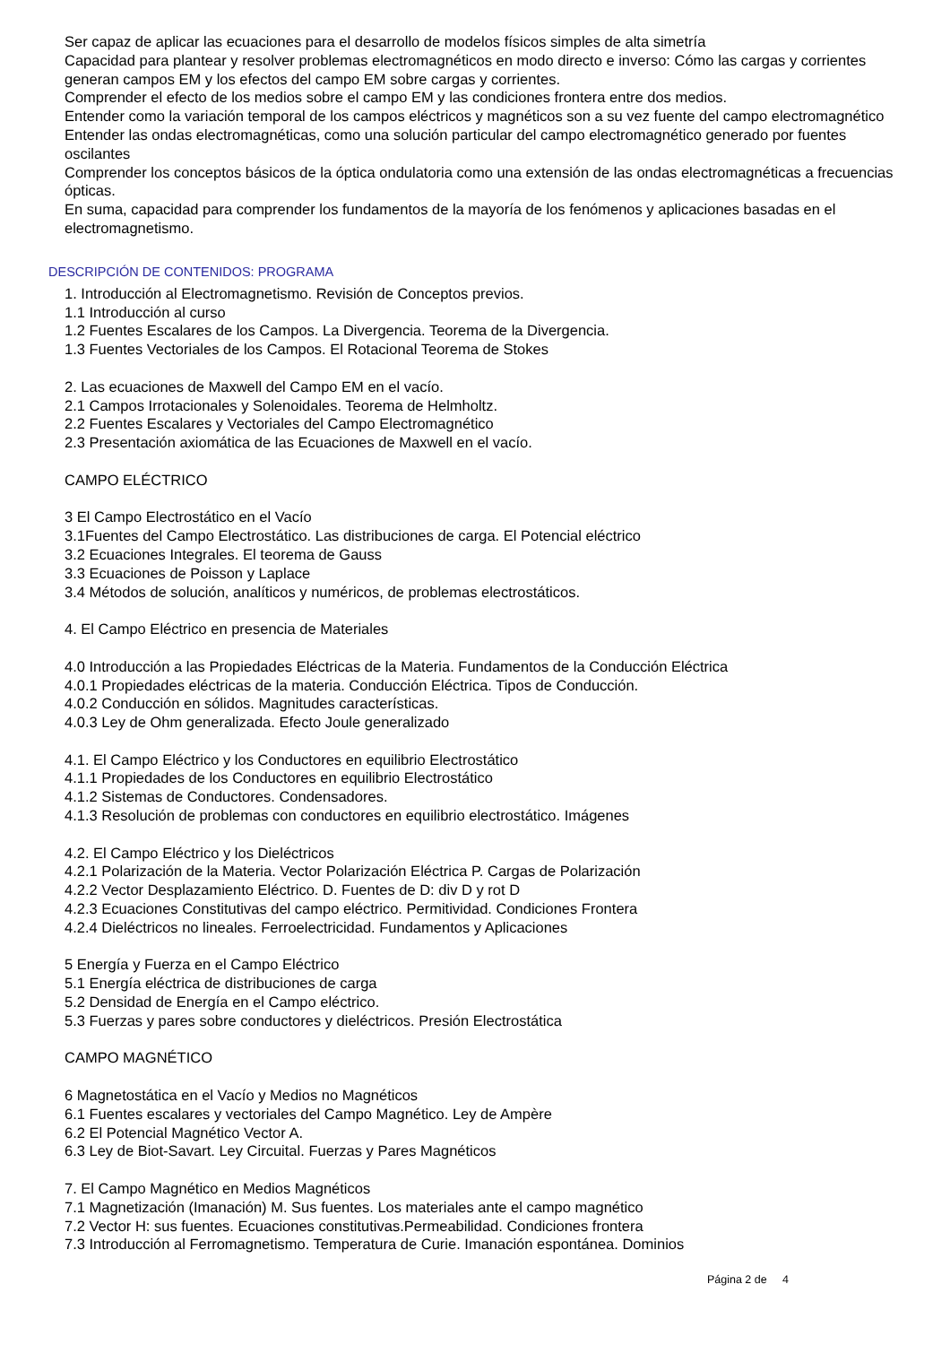Ser capaz de aplicar las ecuaciones para el desarrollo de modelos físicos simples de alta simetría
Capacidad para plantear y resolver problemas electromagnéticos en modo directo e inverso: Cómo las cargas y corrientes generan campos EM y los efectos del campo EM sobre cargas y corrientes.
Comprender el efecto de los medios sobre el campo EM y las condiciones frontera entre dos medios.
Entender como la variación temporal de los campos eléctricos y magnéticos son a su vez fuente del campo electromagnético
Entender las ondas electromagnéticas, como una solución particular del campo electromagnético generado por fuentes oscilantes
Comprender los conceptos básicos de la óptica ondulatoria como una extensión de las ondas electromagnéticas a frecuencias ópticas.
En suma, capacidad para comprender los fundamentos de la mayoría de los fenómenos y aplicaciones basadas en el electromagnetismo.
DESCRIPCIÓN DE CONTENIDOS: PROGRAMA
1. Introducción al Electromagnetismo. Revisión de Conceptos previos.
1.1 Introducción al curso
1.2 Fuentes Escalares de los Campos. La Divergencia. Teorema de la Divergencia.
1.3 Fuentes Vectoriales de los Campos. El Rotacional Teorema de Stokes
2. Las ecuaciones de Maxwell del Campo EM en el vacío.
2.1 Campos Irrotacionales y Solenoidales. Teorema de Helmholtz.
2.2 Fuentes Escalares y Vectoriales del Campo Electromagnético
2.3 Presentación axiomática de las Ecuaciones de Maxwell en el vacío.
CAMPO ELÉCTRICO
3 El Campo Electrostático en el Vacío
3.1Fuentes del Campo Electrostático. Las distribuciones de carga. El Potencial eléctrico
3.2 Ecuaciones Integrales. El teorema de Gauss
3.3 Ecuaciones de Poisson y Laplace
3.4 Métodos de solución, analíticos y numéricos, de problemas electrostáticos.
4. El Campo Eléctrico en presencia de Materiales
4.0 Introducción a las Propiedades Eléctricas de la Materia. Fundamentos de la Conducción Eléctrica
4.0.1 Propiedades eléctricas de la materia. Conducción Eléctrica. Tipos de Conducción.
4.0.2 Conducción en sólidos. Magnitudes características.
4.0.3 Ley de Ohm generalizada. Efecto Joule generalizado
4.1. El Campo Eléctrico y los Conductores en equilibrio Electrostático
4.1.1 Propiedades de los Conductores en equilibrio Electrostático
4.1.2 Sistemas de Conductores. Condensadores.
4.1.3 Resolución de problemas con conductores en equilibrio electrostático. Imágenes
4.2. El Campo Eléctrico y los Dieléctricos
4.2.1 Polarización de la Materia. Vector Polarización Eléctrica P. Cargas de Polarización
4.2.2 Vector Desplazamiento Eléctrico. D. Fuentes de D: div D y rot D
4.2.3 Ecuaciones Constitutivas del campo eléctrico. Permitividad. Condiciones Frontera
4.2.4 Dieléctricos no lineales. Ferroelectricidad. Fundamentos y Aplicaciones
5 Energía y Fuerza en el Campo Eléctrico
5.1 Energía eléctrica de distribuciones de carga
5.2 Densidad de Energía en el Campo eléctrico.
5.3 Fuerzas y pares sobre conductores y dieléctricos. Presión Electrostática
CAMPO MAGNÉTICO
6 Magnetostática en el Vacío y Medios no Magnéticos
6.1 Fuentes escalares y vectoriales del Campo Magnético. Ley de Ampère
6.2 El Potencial Magnético Vector A.
6.3 Ley de Biot-Savart. Ley Circuital. Fuerzas y Pares Magnéticos
7. El Campo Magnético en Medios Magnéticos
7.1 Magnetización (Imanación) M. Sus fuentes. Los materiales ante el campo magnético
7.2 Vector H: sus fuentes. Ecuaciones constitutivas.Permeabilidad. Condiciones frontera
7.3 Introducción al Ferromagnetismo. Temperatura de Curie. Imanación espontánea. Dominios
Página 2 de 4